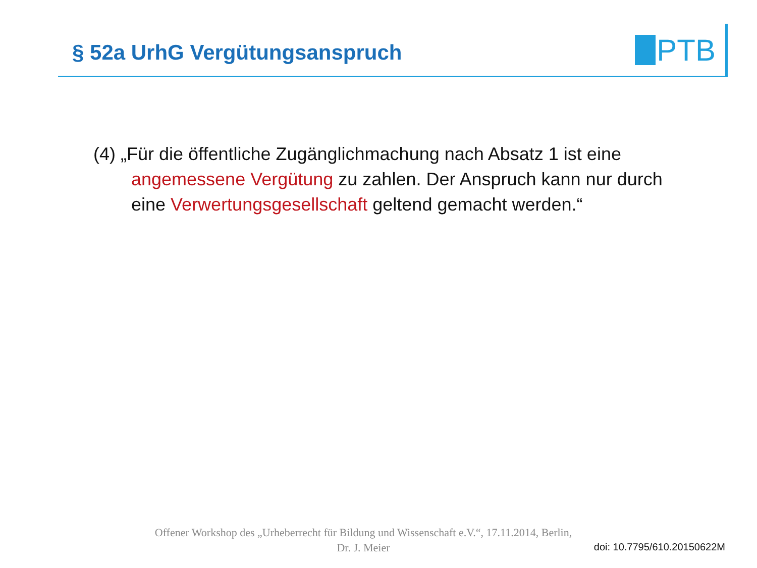§ 52a UrhG Vergütungsanspruch
PTB
(4) „Für die öffentliche Zugänglichmachung nach Absatz 1 ist eine angemessene Vergütung zu zahlen. Der Anspruch kann nur durch eine Verwertungsgesellschaft geltend gemacht werden.“
Offener Workshop des „Urheberrecht für Bildung und Wissenschaft e.V.“, 17.11.2014, Berlin,
Dr. J. Meier
doi: 10.7795/610.20150622M